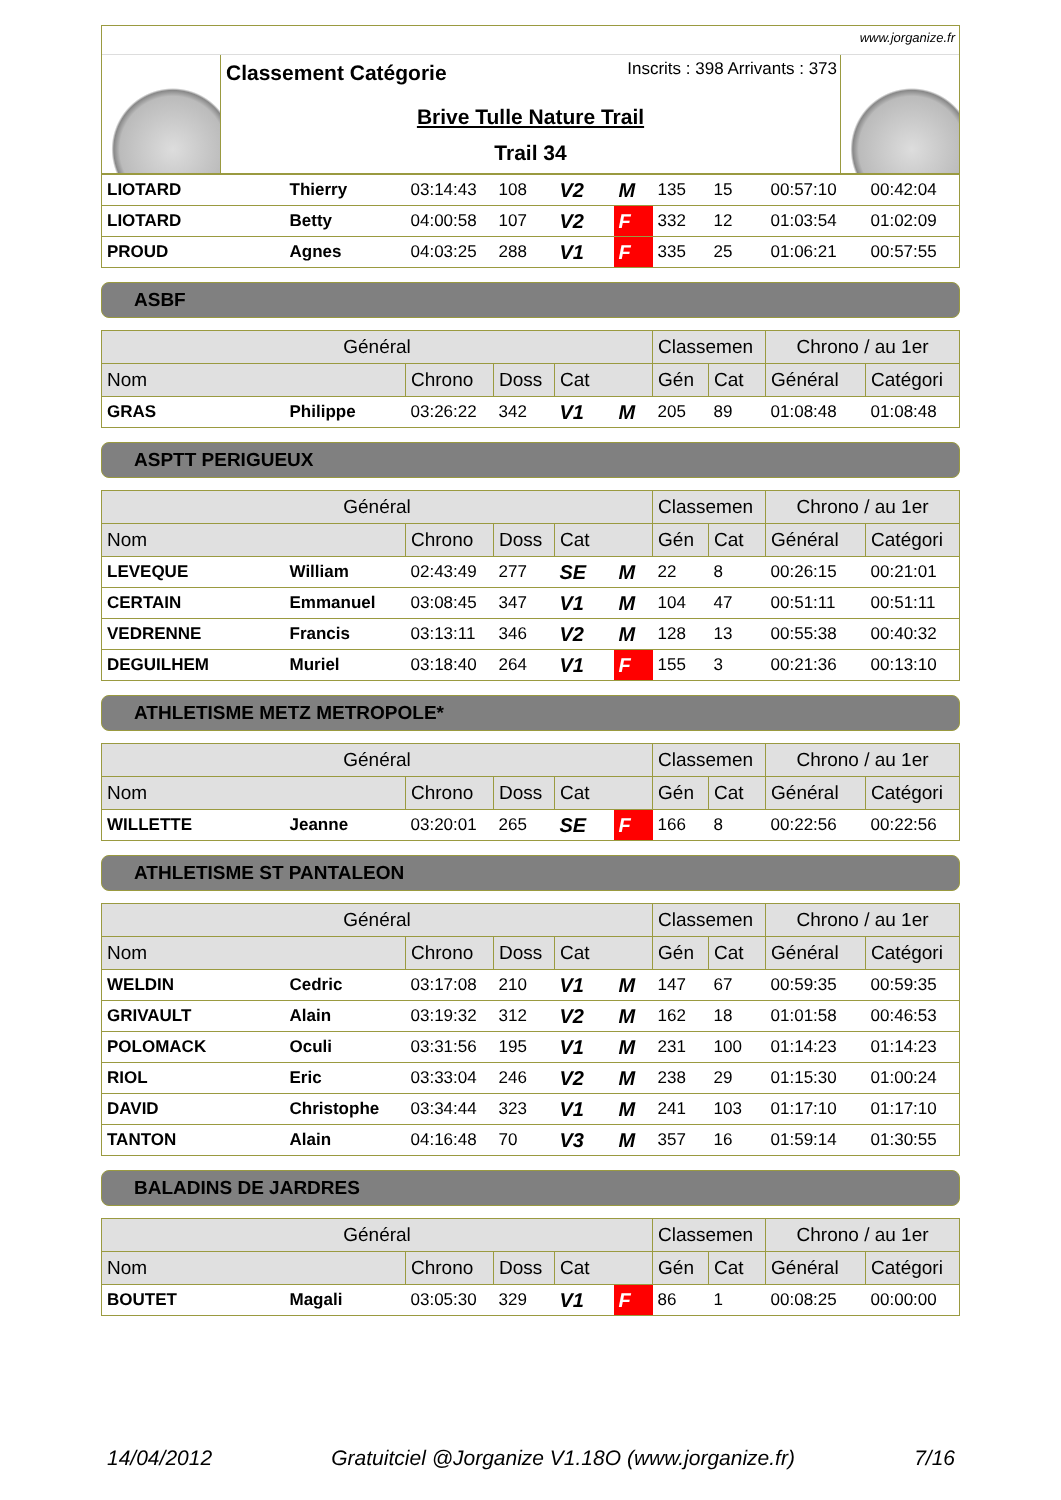www.jorganize.fr
Classement Catégorie Inscrits : 398 Arrivants : 373
Brive Tulle Nature Trail
Trail 34
| LIOTARD | Thierry | 03:14:43 | 108 | V2 | M | 135 | 15 | 00:57:10 | 00:42:04 |
| LIOTARD | Betty | 04:00:58 | 107 | V2 | F | 332 | 12 | 01:03:54 | 01:02:09 |
| PROUD | Agnes | 04:03:25 | 288 | V1 | F | 335 | 25 | 01:06:21 | 00:57:55 |
ASBF
| Général | | | | | | Classemen | | Chrono / au 1er | |
| --- | --- | --- | --- | --- | --- | --- | --- | --- | --- |
| Nom | | Chrono | Doss | Cat | | Gén | Cat | Général | Catégori |
| GRAS | Philippe | 03:26:22 | 342 | V1 | M | 205 | 89 | 01:08:48 | 01:08:48 |
ASPTT PERIGUEUX
| Général | | | | | | Classemen | | Chrono / au 1er | |
| --- | --- | --- | --- | --- | --- | --- | --- | --- | --- |
| Nom | | Chrono | Doss | Cat | | Gén | Cat | Général | Catégori |
| LEVEQUE | William | 02:43:49 | 277 | SE | M | 22 | 8 | 00:26:15 | 00:21:01 |
| CERTAIN | Emmanuel | 03:08:45 | 347 | V1 | M | 104 | 47 | 00:51:11 | 00:51:11 |
| VEDRENNE | Francis | 03:13:11 | 346 | V2 | M | 128 | 13 | 00:55:38 | 00:40:32 |
| DEGUILHEM | Muriel | 03:18:40 | 264 | V1 | F | 155 | 3 | 00:21:36 | 00:13:10 |
ATHLETISME METZ METROPOLE*
| Général | | | | | | Classemen | | Chrono / au 1er | |
| --- | --- | --- | --- | --- | --- | --- | --- | --- | --- |
| Nom | | Chrono | Doss | Cat | | Gén | Cat | Général | Catégori |
| WILLETTE | Jeanne | 03:20:01 | 265 | SE | F | 166 | 8 | 00:22:56 | 00:22:56 |
ATHLETISME ST PANTALEON
| Général | | | | | | Classemen | | Chrono / au 1er | |
| --- | --- | --- | --- | --- | --- | --- | --- | --- | --- |
| Nom | | Chrono | Doss | Cat | | Gén | Cat | Général | Catégori |
| WELDIN | Cedric | 03:17:08 | 210 | V1 | M | 147 | 67 | 00:59:35 | 00:59:35 |
| GRIVAULT | Alain | 03:19:32 | 312 | V2 | M | 162 | 18 | 01:01:58 | 00:46:53 |
| POLOMACK | Oculi | 03:31:56 | 195 | V1 | M | 231 | 100 | 01:14:23 | 01:14:23 |
| RIOL | Eric | 03:33:04 | 246 | V2 | M | 238 | 29 | 01:15:30 | 01:00:24 |
| DAVID | Christophe | 03:34:44 | 323 | V1 | M | 241 | 103 | 01:17:10 | 01:17:10 |
| TANTON | Alain | 04:16:48 | 70 | V3 | M | 357 | 16 | 01:59:14 | 01:30:55 |
BALADINS DE JARDRES
| Général | | | | | | Classemen | | Chrono / au 1er | |
| --- | --- | --- | --- | --- | --- | --- | --- | --- | --- |
| Nom | | Chrono | Doss | Cat | | Gén | Cat | Général | Catégori |
| BOUTET | Magali | 03:05:30 | 329 | V1 | F | 86 | 1 | 00:08:25 | 00:00:00 |
14/04/2012 Gratuitciel @Jorganize V1.18O (www.jorganize.fr) 7/16